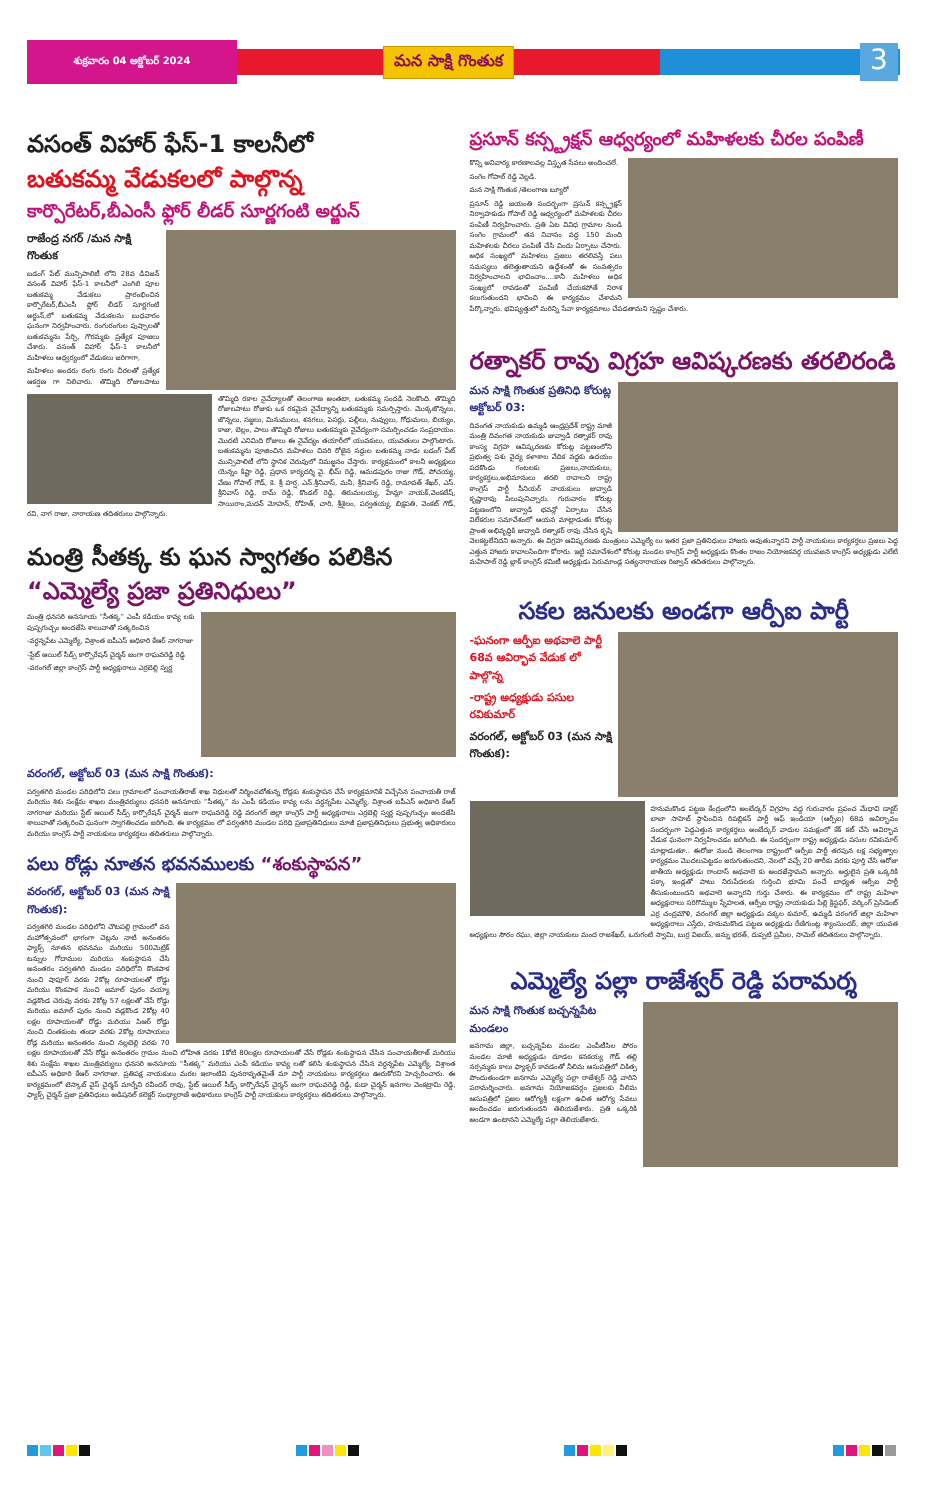శుక్రవారం 04 అక్టోబర్ 2024
మన సాక్షి గొంతుక
3
వసంత్ విహార్ ఫేస్-1 కాలనీలో
బతుకమ్మ వేడుకలలో పాల్గొన్న
కార్పొరేటర్,బీఎంసీ ఫ్లోర్ లీడర్ సూర్ణగంటి అర్జున్
రాజేంద్ర నగర్ /మన సాక్షి గొంతుక
బడంగ్ పేట్ మున్సిపాలిటీ లోని 28వ డివిజన్ వసంత్ విహార్ ఫేస్-1 కాలనీలో ఎంగిలి పూల బతుకమ్మ వేడుకలు ప్రారంభించిన కార్పొరేటర్,బీఎంసీ ఫ్లోర్ లీడర్ సూర్ణగంటి అర్జున్,లో బతుకమ్మ వేడుకలను బుధవారం ఘనంగా నిర్వహించారు. రంగురంగుల పుష్పాలతో బతుకమ్మను పేర్చి, గౌరమ్మకు ప్రత్యేక పూజలు చేశారు. వసంత్ విహార్ ఫేస్-1 కాలనీలో మహిళలు ఆధ్వర్యంలో వేడుకలు జరిగాగా,
మహిళలు అందరు రంగు రంగు చీరలతో ప్రత్యేక ఆకర్షణ గా నిలిచారు. తొమ్మిది రోజులపాటు తొమ్మిది రకాల నైవేద్యాలతో తెలంగాణ అంతటా, బతుకమ్మ సందడి నెలకొంది. తొమ్మిది రోజులపాటు రోజుకు ఒక రకమైన నైవేద్యాన్ని బతుకమ్మకు సమర్పిస్తారు. మొక్కజొన్నలు, జొన్నలు, సజ్జలు, మినుములు, శనగలు, పెసర్లు, పల్లీలు, నువ్వులు, గోధుమలు, బియ్యం, కాజు, బెల్లం, పాలు తొమ్మిది రోజులు బతుకమ్మకు నైవేద్యంగా సమర్పించడం సంప్రదాయం. మొదటి ఎనిమిది రోజులు ఈ నైవేద్యం తయారీలో యువకులు, యువతులు పాల్గొంటారు. బతుకమ్మను పూజించిన మహిళలు చివరి రోజైన సద్దుల బతుకమ్మ నాడు బడంగ్ పేట్ మున్సిపాలిటీ లోని స్థానిక చెరువులో నిమజ్జనం చేస్తారు. కార్యక్రమంలో కాలనీ అధ్యక్షులు యెన్నం కిష్టా రెడ్డి, ప్రధాన కార్యదర్శి వై. భీమ్ రెడ్డి, ఆమడపురం రాజు గౌడ్, పోచయ్య, వేణు గోపాల్ గౌడ్, కె. శ్రీ హర్ష, ఎన్.శ్రీనివాస్, మనీ, శ్రీనివాస్ రెడ్డి, రామావత్ శేఖర్, ఎస్. శ్రీనివాస్ రెడ్డి, రామ్ రెడ్డి, కొండల్ రెడ్డి, తిరుమలయ్య, హేమ్లా నాయక్,వెంకటేష్, సాయిరాం,మదన్ మోహన్, రోహిత్, చారి, శ్రీశైలం, పర్వతయ్య, బిక్షపతి, వెంకట్ గౌడ్, రవి, నాగ రాజు, నారాయణ తదితరులు పాల్గొన్నారు.
మంత్రి సీతక్క కు ఘన స్వాగతం పలికిన
“ఎమ్మెల్యే ప్రజా ప్రతినిధులు”
మంత్రి ధనసరి అనసూయ “సీతక్క” ఎంపీ కడియం కావ్య లకు పుష్పగుచ్చం అందజేసి శాలువాతో సత్కరించిన
-వర్ధన్నపేట ఎమ్మెల్యే, విశ్రాంత ఐపీఎస్ అధికారి కేఆర్ నాగరాజు
-స్టేట్ ఆయిల్ సీడ్స్ కార్పొరేషన్ చైర్మన్ జంగా రాఘవరెడ్డి రెడ్డి
-వరంగల్ జిల్లా కాంగ్రెస్ పార్టీ అధ్యక్షురాలు ఎర్రబెల్లి స్వర్ణ
వరంగల్, అక్టోబర్ 03 (మన సాక్షి గొంతుక):
పర్వతగిరి మండల పరిధిలోని పలు గ్రామాలలో పంచాయతీరాజ్ శాఖ నిధులతో నిర్మించబోతున్న రోడ్లకు శంకుస్థాపన చేసే కార్యక్రమానికి విచ్చేసిన పంచాయతీ రాజ్ మరియు శిశు సంక్షేమ శాఖల మంత్రివర్యులు ధనసరి అనసూయ “సీతక్క” ను ఎంపీ కడియం కావ్య లను వర్ధన్నపేట ఎమ్మెల్యే, విశ్రాంత ఐపీఎస్ అధికారి కేఆర్ నాగరాజు మరియు స్టేట్ ఆయిల్ సీడ్స్ కార్పొరేషన్ చైర్మన్ జంగా రాఘవరెడ్డి రెడ్డి వరంగల్ జిల్లా కాంగ్రెస్ పార్టీ అధ్యక్షురాలు ఎర్రబెల్లి స్వర్ణ పుష్పగుచ్చం అందజేసి శాలువాతో సత్కరించి ఘనంగా స్వాగతించడం జరిగింది. ఈ కార్యక్రమం లో పర్వతగిరి మండల పరిధి ప్రజాప్రతినిధులు మాజీ ప్రజాప్రతినిధులు ప్రభుత్వ అధికారులు మరియు కాంగ్రెస్ పార్టీ నాయకులు కార్యకర్తలు తదితరులు పాల్గొన్నారు.
పలు రోడ్లు నూతన భవనములకు “శంకుస్థాపన”
వరంగల్, అక్టోబర్ 03 (మన సాక్షి గొంతుక):
పర్వతగిరి మండల పరిధిలోని చౌటపల్లి గ్రామంలో వన మహోత్సవంలో భాగంగా చెట్లను నాటి అనంతరం ఫ్యాక్స్ నూతన భవనము మరియు 500మెట్రిక్ టన్నుల గోదాముల మరియు శంకుస్థాపన చేసి అనంతరం పర్వతగిరి మండల పరిధిలోని కొంకపాక నుంచి షాపూర్ వరకు 2కోట్ల రూపాయలతో రోడ్డు మరియు కొంకపాక నుంచి జమాల్ పురం వయ్యా వడ్లకొండ చెరువు వరకు 2కోట్ల 57 లక్షలతో వేసే రోడ్డు మరియు జమాల్ పురం నుంచి వడ్లకొండ 2కోట్ల 40 లక్షల రూపాయలతో రోడ్డు మరియు పిఆర్ రోడ్డు నుంచి చింతకుంట తండా వరకు 2కోట్ల రూపాయలు రోడ్ల మరియు అనంతరం నుంచి నల్లబెల్లి వరకు 70 లక్షల రూపాయలతో వేసే రోడ్డు అనంతరం గ్రామం నుంచి లోహిత వరకు 1కోటి 80లక్షల రూపాయలతో వేసే రోడ్లకు శంకుస్థాపన చేసిన పంచాయతీరాజ్ మరియు శిశు సంక్షేమ శాఖల మంత్రివర్యులు ధనసరి అనసూయ “సీతక్క” మరియు ఎంపీ కడియం కావ్య లతో కలిసి శంకుస్థాపన చేసిన వర్ధన్నపేట ఎమ్మెల్యే, విశ్రాంత ఐపీఎస్ అధికారి కేఆర్ నాగరాజు. ప్రతిపక్ష నాయకులు మరల ఇలాంటివి పునరావృతమైతే మా పార్టీ నాయకులు కార్యకర్తలు ఊరుకోరని హెచ్చరించారు. ఈ కార్యక్రమంలో టెస్కాబ్ వైస్ చైర్మన్ మార్నేని రవీందర్ రావు, స్టేట్ ఆయిల్ సీడ్స్ కార్పొరేషన్ చైర్మన్ జంగా రాఘవరెడ్డి రెడ్డి, కుడా చైర్మన్ ఇనగాల వెంకట్రామి రెడ్డి, ఫ్యాక్స్ చైర్మన్ ప్రజా ప్రతినిధులు అడిషనల్ కలెక్టర్ సంధ్యారాణి అధికారులు కాంగ్రెస్ పార్టీ నాయకులు కార్యకర్తలు తదితరులు పాల్గొన్నారు.
ప్రసూన్ కన్స్ట్రక్షన్ ఆధ్వర్యంలో మహిళలకు చీరల పంపిణీ
కొన్ని అనివార్య కారణాలవల్ల విస్తృత సేవలు అందించలే.
సంగెం గోపాల్ రెడ్డి వెల్లడి.
మన సాక్షి గొంతుక /తెలంగాణ బ్యూరో
ప్రసూన్ రెడ్డి జయంతి సందర్భంగా ప్రసున్ కన్స్ట్రక్షన్ నిర్వాహకుడు గోపాల్ రెడ్డి ఆధ్వర్యంలో మహిళలకు చీరల పంపిణీ నిర్వహించారు. ప్రతి ఏట వివిధ గ్రామాల నుండి సంగెం గ్రామంలో తన నివాసం వద్ద 150 మంది మహిళలకు చీరలు పంపిణీ చేసి విందు ఏర్పాటు చేసారు. అధిక సంఖ్యలో మహిళలు ప్రజలు తరలివస్తే పలు సమస్యలు తలెత్తుతాయని ఉద్దేశంతో ఈ సంవత్సరం నిర్వహించాలని భావించాం....కానీ మహిళలు అధిక సంఖ్యలో రావడంతో పంపిణీ చేయకపోతే నిరాశ కలుగుతుందని భావించి ఈ కార్యక్రమం చేశామని పేర్కొన్నారు. భవిష్యత్తులో మరిన్ని సేవా కార్యక్రమాలు చేపడతామని స్పష్టం చేశారు.
రత్నాకర్ రావు విగ్రహ ఆవిష్కరణకు తరలిరండి
మన సాక్షి గొంతుక ప్రతినిధి కోరుట్ల అక్టోబర్ 03:
దివంగత నాయకుడు ఉమ్మడి ఆంధ్రప్రదేశ్ రాష్ట్ర మాజీ మంత్రి దివంగత నాయకుడు జువ్వాడి రత్నాకర్ రావు కాంస్య విగ్రహ ఆవిష్కరణకు కోరుట్ల పట్టణంలోని ప్రభుత్వ పశు వైద్య కళాశాల వేదిక వద్దకు ఉదయం పదకొండు గంటలకు ప్రజలు,నాయకులు, కార్యకర్తలు,అభిమానులు తరలి రావాలని రాష్ట్ర కాంగ్రెస్ పార్టీ సీనియర్ నాయకులు జువ్వాడి కృష్ణారావు పిలుపునిచ్చారు. గురువారం కోరుట్ల పట్టణంలోని జువ్వాడి భవన్లో ఏర్పాటు చేసిన విలేకరుల సమావేశంలో ఆయన మాట్లాడుతు కోరుట్ల ప్రాంత అభివృద్ధికి జువ్వాడి రత్నాకర్ రావు చేసిన కృషి వెలకట్టలేనిదని అన్నారు. ఈ విగ్రహ ఆవిష్కరణకు మంత్రులు ఎమ్మెల్యే లు ఇతర ప్రజా ప్రతినిధులు హాజరు అవుతున్నారని పార్టీ నాయకులు కార్యకర్తలు ప్రజలు పెద్ద ఎత్తున హాజరు కావాలసిందిగా కోరారు. ఇట్టి సమావేశంలో కోరుట్ల మండల కాంగ్రెస్ పార్టీ అధ్యక్షుడు కొంతం రాజం నియోజకవర్గ యువజన కాంగ్రెస్ అధ్యక్షుడు ఎలేటి మహిపాల్ రెడ్డి బ్లాక్ కాంగ్రెస్ కమిటీ అధ్యక్షుడు పెరుమాండ్ల సత్యనారాయణ రిజ్వాన్ తదితరులు పాల్గొన్నారు.
సకల జనులకు అండగా ఆర్పీఐ పార్టీ
-ఘనంగా ఆర్పీఐ అథవాలె పార్టీ 68వ ఆవిర్భావ వేడుక లో పాల్గొన్న
-రాష్ట్ర అధ్యక్షుడు పసుల రవికుమార్
వరంగల్, అక్టోబర్ 03 (మన సాక్షి గొంతుక):
హనుమకొండ పట్టణ కేంద్రంలోని అంబేద్కర్ విగ్రహం వద్ద గురువారం ప్రపంచ మేధావి డాక్టర్ బాబా సాహెబ్ స్థాపించిన రిపబ్లికన్ పార్టీ ఆఫ్ ఇండియా (ఆర్పీఐ) 68వ ఆవిర్భావం సందర్భంగా పెద్దఎత్తున కార్యకర్తలు అంబేద్కర్ వాదుల సమక్షంలో కేక్ కట్ చేసి ఆవిర్భావ వేడుక ఘనంగా నిర్వహించడం జరిగింది. ఈ సందర్భంగా రాష్ట్ర అధ్యక్షుడు పసుల రవికుమార్ మాట్లాడుతూ.. ఈరోజు నుండి తెలంగాణ రాష్ట్రంలో ఆర్పీఐ పార్టీ తరపున లక్ష సభ్యత్వాల కార్యక్రమం మొదలుపెట్టడం జరుగుతుందని, నెలలో వచ్చే 20 తారీకు వరకు పూర్తి చేసి ఆరోజు జాతీయ అధ్యక్షుడు రాందాస్ అథవాలె కు అందజేస్తామని అన్నారు. అర్హులైన ప్రతి ఒక్కరికి పక్కా ఇండ్లతో పాటు నిరుపేదలకు గుర్తించి భూమి పంచే బాధ్యత ఆర్పీఐ పార్టీ తీసుకుంటుందని అథవాలె అన్నారని గుర్తు చేశారు. ఈ కార్యక్రమం లో రాష్ట్ర మహిళా అధ్యక్షురాలు సరిగొమ్ముల స్నేహలత, ఆర్పీఐ రాష్ట్ర నాయకుడు పిల్లి క్రిస్టఫర్, వర్కింగ్ ప్రెసిడెంట్ ఎర్ర చంద్రమౌళి, వరంగల్ జిల్లా అధ్యక్షుడు వక్కల కుమార్, ఉమ్మడి వరంగల్ జిల్లా మహిళా అధ్యక్షురాలు ఎస్తేరు, హనుమకొండ పట్టణ అధ్యక్షుడు రేణిగుంట్ల శ్యాంసుందర్, జిల్లా యువత అధ్యక్షులు సౌరం రఘు, జిల్లా నాయకులు మంద రాజశేఖర్, ఒరుగంటి స్వామి, బుర్ర విజయ్, జన్ను భరత్, దుప్పటి ప్రమీల, సామెల్ తదితరులు పాల్గొన్నారు.
ఎమ్మెల్యే పల్లా రాజేశ్వర్ రెడ్డి పరామర్శ
మన సాక్షి గొంతుక బచ్చన్నపేట మండలం
జనగామ జిల్లా, బచ్చన్నపేట మండల ఎంపీటీసిల పోరం మండల మాజీ అధ్యక్షుడు దూడల కనకయ్య గౌడ్ తల్లి నర్సమ్మకు కాలు ఫ్యాక్చర్ కావడంతో నీలిమ ఆసుపత్రిలో చికిత్స పొందుతుండగా జనగామ ఎమ్మెల్యే పల్లా రాజేశ్వర్ రెడ్డి వారిని పరామర్శించారు. జనగామ నియోజకవర్గం ప్రజలకు నీలిమ ఆసుపత్రిలో ప్రజల ఆరోగ్యశ్రీ లక్షంగా ఉచిత ఆరోగ్య సేవలు అందించడం జరుగుతుందని తెలియజేశారు. ప్రతి ఒక్కరికి అండగా ఉంటానని ఎమ్మెల్యే పల్లా తెలియజేశారు.